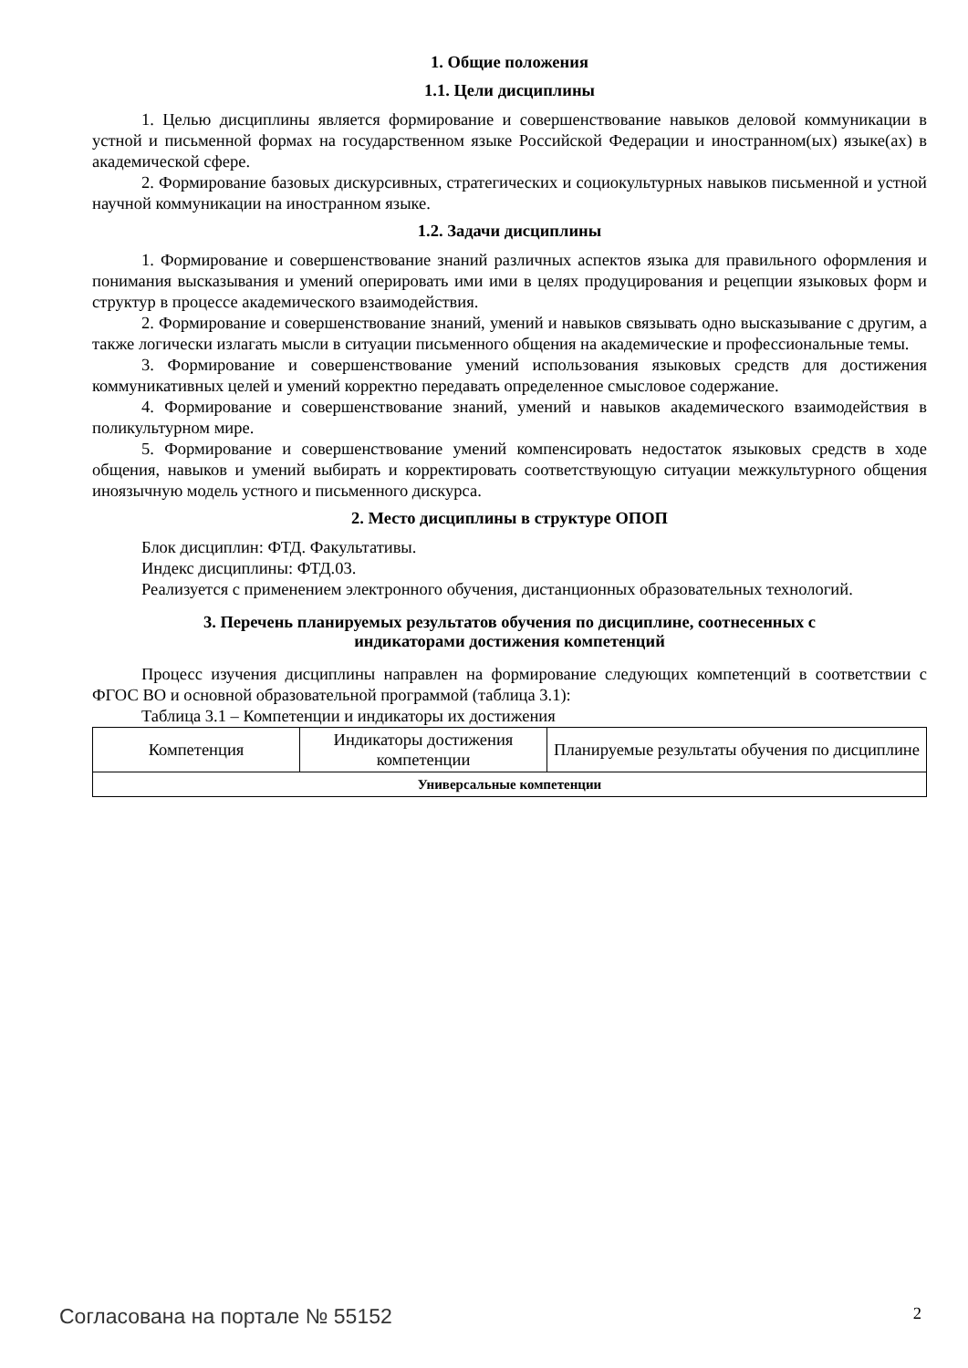1. Общие положения
1.1. Цели дисциплины
1. Целью дисциплины является формирование и совершенствование навыков деловой коммуникации в устной и письменной формах на государственном языке Российской Федерации и иностранном(ых) языке(ах) в академической сфере.
2. Формирование базовых дискурсивных, стратегических и социокультурных навыков письменной и устной научной коммуникации на иностранном языке.
1.2. Задачи дисциплины
1. Формирование и совершенствование знаний различных аспектов языка для правильного оформления и понимания высказывания и умений оперировать ими ими в целях продуцирования и рецепции языковых форм и структур в процессе академического взаимодействия.
2. Формирование и совершенствование знаний, умений и навыков связывать одно высказывание с другим, а также логически излагать мысли в ситуации письменного общения на академические и профессиональные темы.
3. Формирование и совершенствование умений использования языковых средств для достижения коммуникативных целей и умений корректно передавать определенное смысловое содержание.
4. Формирование и совершенствование знаний, умений и навыков академического взаимодействия в поликультурном мире.
5. Формирование и совершенствование умений компенсировать недостаток языковых средств в ходе общения, навыков и умений выбирать и корректировать соответствующую ситуации межкультурного общения иноязычную модель устного и письменного дискурса.
2. Место дисциплины в структуре ОПОП
Блок дисциплин: ФТД. Факультативы.
Индекс дисциплины: ФТД.03.
Реализуется с применением электронного обучения, дистанционных образовательных технологий.
3. Перечень планируемых результатов обучения по дисциплине, соотнесенных с
индикаторами достижения компетенций
Процесс изучения дисциплины направлен на формирование следующих компетенций в соответствии с ФГОС ВО и основной образовательной программой (таблица 3.1):
Таблица 3.1 – Компетенции и индикаторы их достижения
| Компетенция | Индикаторы достижения компетенции | Планируемые результаты обучения по дисциплине |
| --- | --- | --- |
| Универсальные компетенции | | |
Согласована на портале № 55152 2